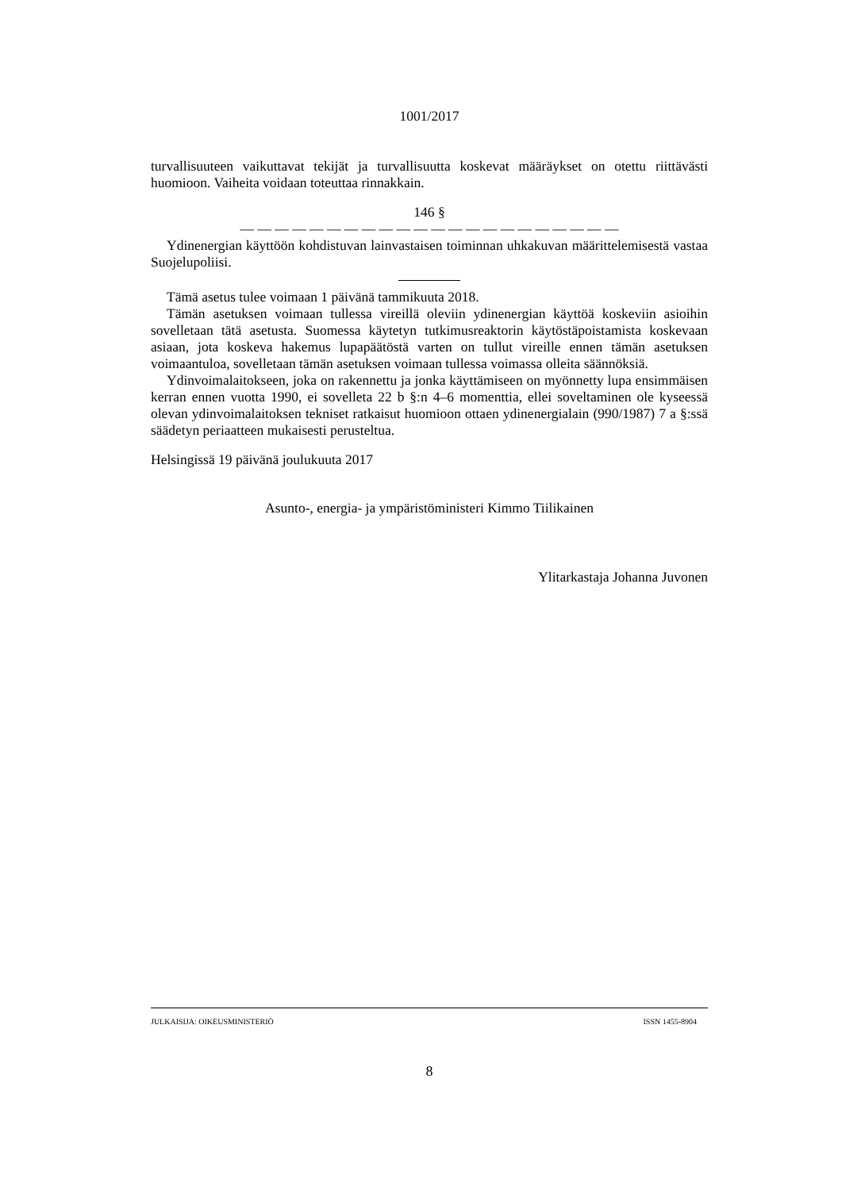1001/2017
turvallisuuteen vaikuttavat tekijät ja turvallisuutta koskevat määräykset on otettu riittävästi huomioon. Vaiheita voidaan toteuttaa rinnakkain.
146 §
— — — — — — — — — — — — — — — — — — — — — —
Ydinenergian käyttöön kohdistuvan lainvastaisen toiminnan uhkakuvan määrittelemisestä vastaa Suojelupoliisi.
Tämä asetus tulee voimaan 1 päivänä tammikuuta 2018.
Tämän asetuksen voimaan tullessa vireillä oleviin ydinenergian käyttöä koskeviin asioihin sovelletaan tätä asetusta. Suomessa käytetyn tutkimusreaktorin käytöstäpoistamista koskevaan asiaan, jota koskeva hakemus lupapäätöstä varten on tullut vireille ennen tämän asetuksen voimaantuloa, sovelletaan tämän asetuksen voimaan tullessa voimassa olleita säännöksiä.
Ydinvoimalaitokseen, joka on rakennettu ja jonka käyttämiseen on myönnetty lupa ensimmäisen kerran ennen vuotta 1990, ei sovelleta 22 b §:n 4–6 momenttia, ellei soveltaminen ole kyseessä olevan ydinvoimalaitoksen tekniset ratkaisut huomioon ottaen ydinenergialain (990/1987) 7 a §:ssä säädetyn periaatteen mukaisesti perusteltua.
Helsingissä 19 päivänä joulukuuta 2017
Asunto-, energia- ja ympäristöministeri Kimmo Tiilikainen
Ylitarkastaja Johanna Juvonen
JULKAISIJA: OIKEUSMINISTERIÖ ISSN 1455-8904
8